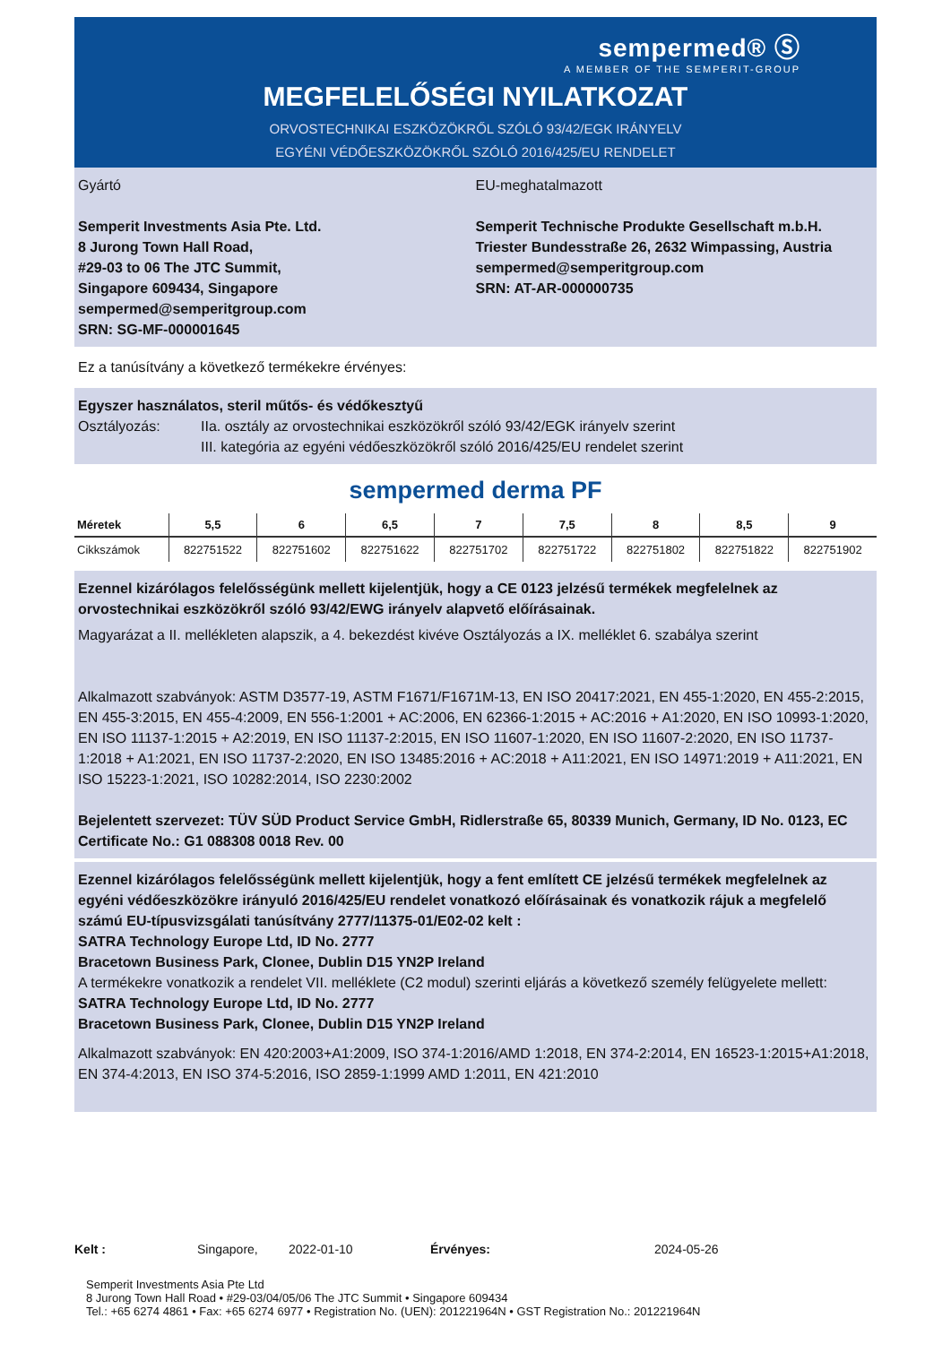sempermed® Ⓢ
A MEMBER OF THE SEMPERIT-GROUP
MEGFELELŐSÉGI NYILATKOZAT
ORVOSTECHNIKAI ESZKÖZÖKRŐL SZÓLÓ 93/42/EGK IRÁNYELV
EGYÉNI VÉDŐESZKÖZÖKRŐL SZÓLÓ 2016/425/EU RENDELET
Gyártó
Semperit Investments Asia Pte. Ltd.
8 Jurong Town Hall Road,
#29-03 to 06 The JTC Summit,
Singapore 609434, Singapore
sempermed@semperitgroup.com
SRN: SG-MF-000001645
EU-meghatalmazott
Semperit Technische Produkte Gesellschaft m.b.H.
Triester Bundesstraße 26, 2632 Wimpassing, Austria
sempermed@semperitgroup.com
SRN: AT-AR-000000735
Ez a tanúsítvány a következő termékekre érvényes:
Egyszer használatos, steril műtős- és védőkesztyű
Osztályozás: IIa. osztály az orvostechnikai eszközökről szóló 93/42/EGK irányelv szerint
III. kategória az egyéni védőeszközökről szóló 2016/425/EU rendelet szerint
sempermed derma PF
| Méretek | 5,5 | 6 | 6,5 | 7 | 7,5 | 8 | 8,5 | 9 |
| --- | --- | --- | --- | --- | --- | --- | --- | --- |
| Cikkszámok | 822751522 | 822751602 | 822751622 | 822751702 | 822751722 | 822751802 | 822751822 | 822751902 |
Ezennel kizárólagos felelősségünk mellett kijelentjük, hogy a CE 0123 jelzésű termékek megfelelnek az orvostechnikai eszközökről szóló 93/42/EWG irányelv alapvető előírásainak.
Magyarázat a II. mellékleten alapszik, a 4. bekezdést kivéve Osztályozás a IX. melléklet 6. szabálya szerint
Alkalmazott szabványok: ASTM D3577-19, ASTM F1671/F1671M-13, EN ISO 20417:2021, EN 455-1:2020, EN 455-2:2015, EN 455-3:2015, EN 455-4:2009, EN 556-1:2001 + AC:2006, EN 62366-1:2015 + AC:2016 + A1:2020, EN ISO 10993-1:2020, EN ISO 11137-1:2015 + A2:2019, EN ISO 11137-2:2015, EN ISO 11607-1:2020, EN ISO 11607-2:2020, EN ISO 11737-1:2018 + A1:2021, EN ISO 11737-2:2020, EN ISO 13485:2016 + AC:2018 + A11:2021, EN ISO 14971:2019 + A11:2021, EN ISO 15223-1:2021, ISO 10282:2014, ISO 2230:2002
Bejelentett szervezet: TÜV SÜD Product Service GmbH, Ridlerstraße 65, 80339 Munich, Germany, ID No. 0123, EC Certificate No.: G1 088308 0018 Rev. 00
Ezennel kizárólagos felelősségünk mellett kijelentjük, hogy a fent említett CE jelzésű termékek megfelelnek az egyéni védőeszközökre irányuló 2016/425/EU rendelet vonatkozó előírásainak és vonatkozik rájuk a megfelelő számú EU-típusvizsgálati tanúsítvány 2777/11375-01/E02-02 kelt :
SATRA Technology Europe Ltd, ID No. 2777
Bracetown Business Park, Clonee, Dublin D15 YN2P Ireland
A termékekre vonatkozik a rendelet VII. melléklete (C2 modul) szerinti eljárás a következő személy felügyelete mellett:
SATRA Technology Europe Ltd, ID No. 2777
Bracetown Business Park, Clonee, Dublin D15 YN2P Ireland
Alkalmazott szabványok: EN 420:2003+A1:2009, ISO 374-1:2016/AMD 1:2018, EN 374-2:2014, EN 16523-1:2015+A1:2018, EN 374-4:2013, EN ISO 374-5:2016, ISO 2859-1:1999 AMD 1:2011, EN 421:2010
Kelt : Singapore, 2022-01-10 Érvényes: 2024-05-26
Semperit Investments Asia Pte Ltd
8 Jurong Town Hall Road • #29-03/04/05/06 The JTC Summit • Singapore 609434
Tel.: +65 6274 4861 • Fax: +65 6274 6977 • Registration No. (UEN): 201221964N • GST Registration No.: 201221964N